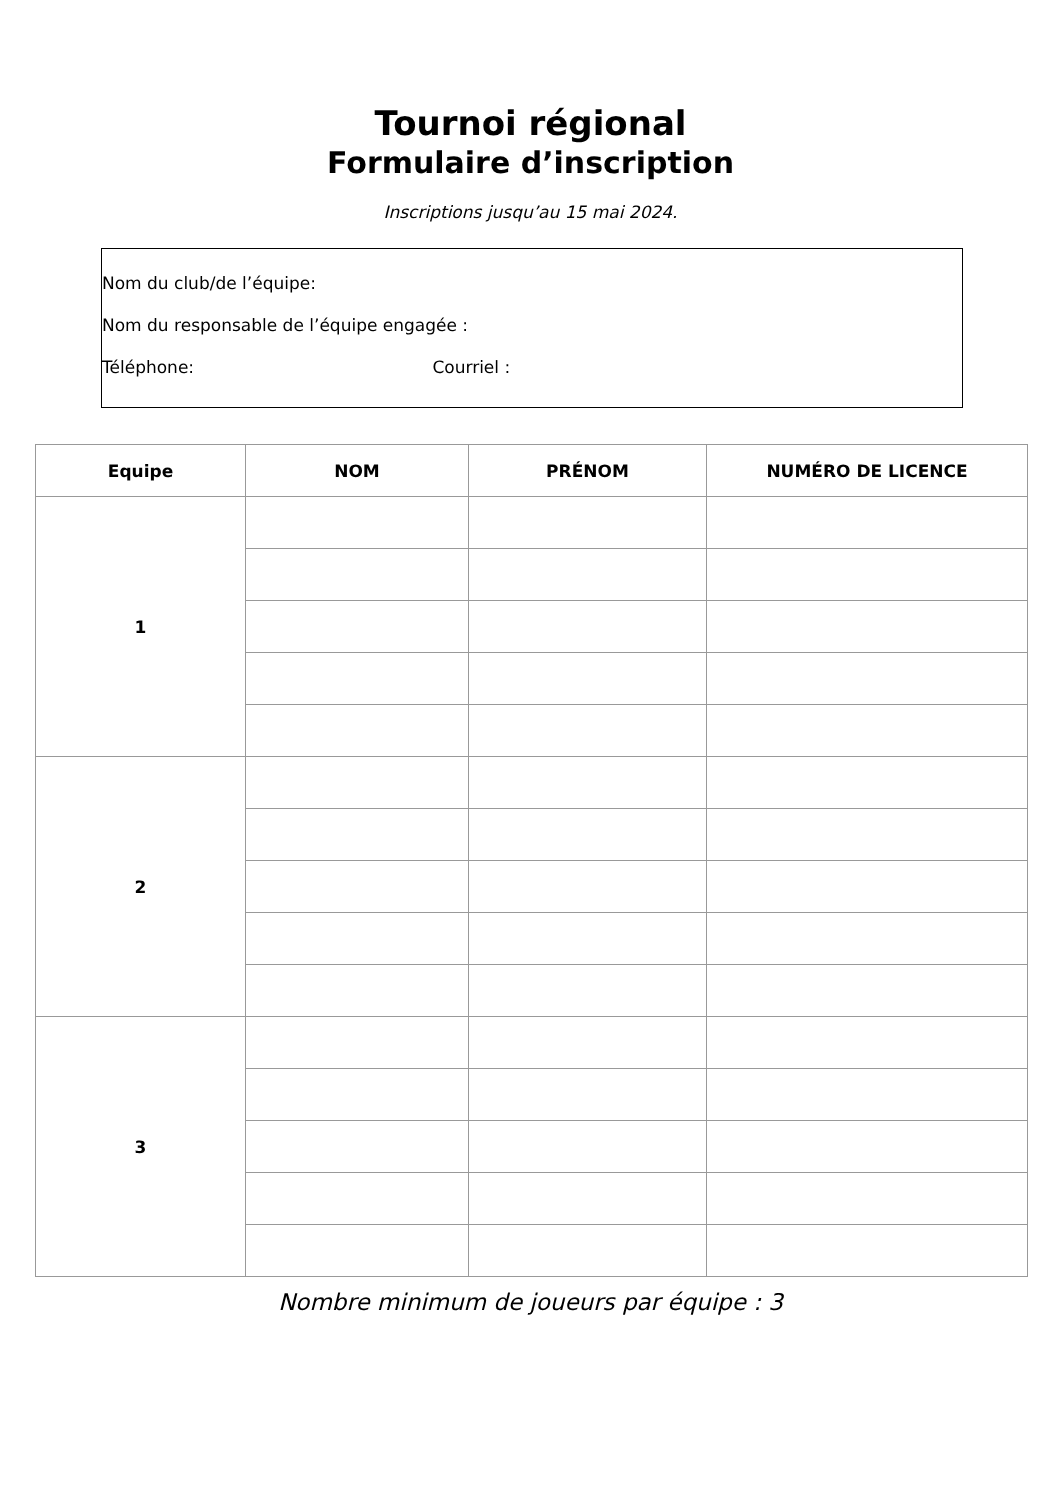Tournoi régional
Formulaire d’inscription
Inscriptions jusqu’au 15 mai 2024.
Nom du club/de l’équipe:
Nom du responsable de l’équipe engagée :
Téléphone: Courriel :
| Equipe | NOM | PRÉNOM | NUMÉRO DE LICENCE |
| --- | --- | --- | --- |
| 1 | | | |
| 2 | | | |
| 3 | | | |
Nombre minimum de joueurs par équipe : 3